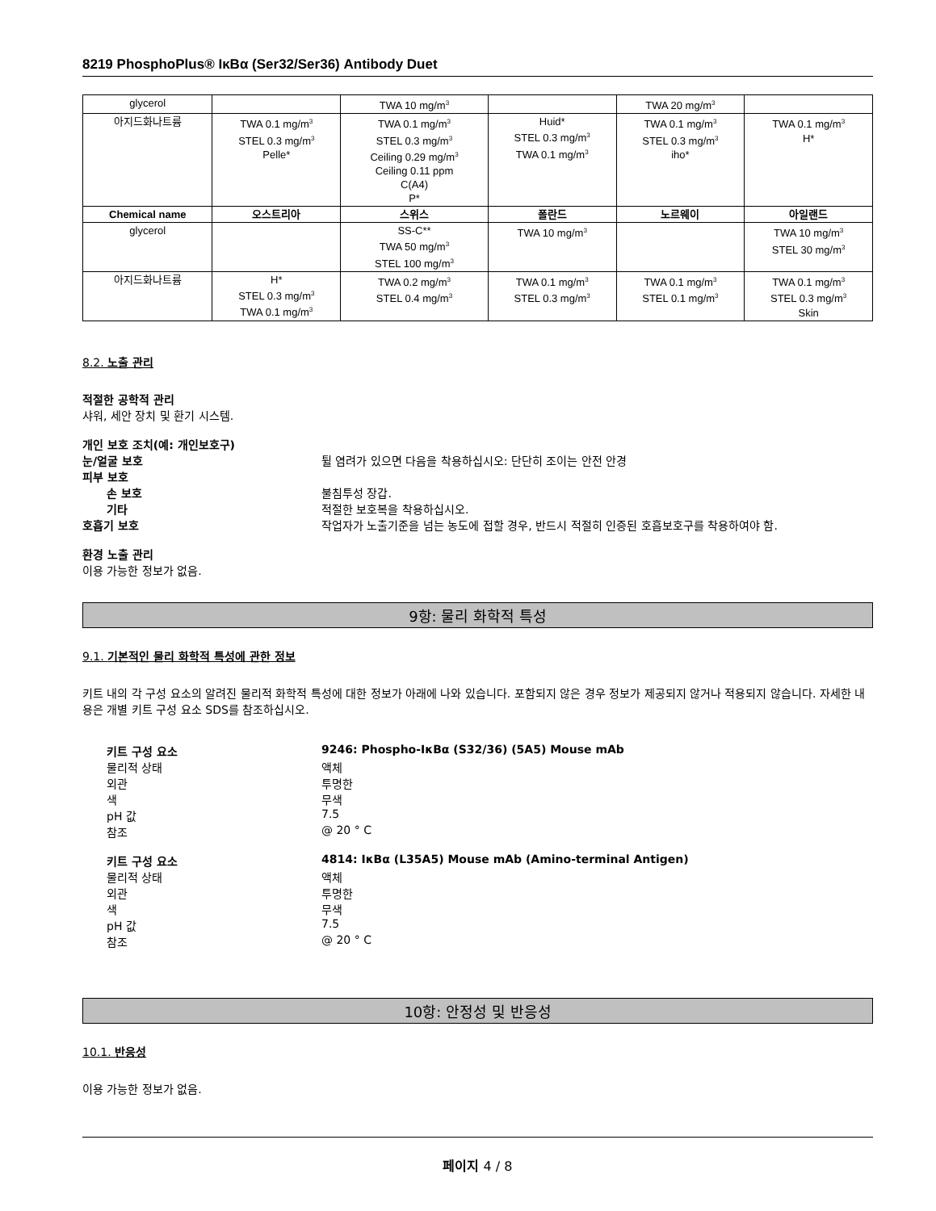8219 PhosphoPlus® IκBα (Ser32/Ser36) Antibody Duet
| glycerol | | TWA 10 mg/m<sup>3</sup> | | TWA 20 mg/m<sup>3</sup> | |
| 아지드화나트륨 | TWA 0.1 mg/m<sup>3</sup> STEL 0.3 mg/m<sup>3</sup> Pelle* | TWA 0.1 mg/m<sup>3</sup> STEL 0.3 mg/m<sup>3</sup> Ceiling 0.29 mg/m<sup>3</sup> Ceiling 0.11 ppm C(A4) P* | Huid* STEL 0.3 mg/m<sup>3</sup> TWA 0.1 mg/m<sup>3</sup> | TWA 0.1 mg/m<sup>3</sup> STEL 0.3 mg/m<sup>3</sup> iho* | TWA 0.1 mg/m<sup>3</sup> H* |
| Chemical name | 오스트리아 | 스위스 | 폴란드 | 노르웨이 | 아일랜드 |
| glycerol | | SS-C** TWA 50 mg/m<sup>3</sup> STEL 100 mg/m<sup>3</sup> | TWA 10 mg/m<sup>3</sup> | | TWA 10 mg/m<sup>3</sup> STEL 30 mg/m<sup>3</sup> |
| 아지드화나트륨 | H* STEL 0.3 mg/m<sup>3</sup> TWA 0.1 mg/m<sup>3</sup> | TWA 0.2 mg/m<sup>3</sup> STEL 0.4 mg/m<sup>3</sup> | TWA 0.1 mg/m<sup>3</sup> STEL 0.3 mg/m<sup>3</sup> | TWA 0.1 mg/m<sup>3</sup> STEL 0.1 mg/m<sup>3</sup> | TWA 0.1 mg/m<sup>3</sup> STEL 0.3 mg/m<sup>3</sup> Skin |
8.2. 노출 관리
적절한 공학적 관리
샤워, 세안 장치 및 환기 시스템.
개인 보호 조치(예: 개인보호구)
눈/얼굴 보호 튈 염려가 있으면 다음을 착용하십시오: 단단히 조이는 안전 안경
피부 보호
손 보호 불침투성 장갑.
기타 적절한 보호복을 착용하십시오.
호흡기 보호 작업자가 노출기준을 넘는 농도에 접할 경우, 반드시 적절히 인증된 호흡보호구를 착용하여야 함.
환경 노출 관리
이용 가능한 정보가 없음.
9항: 물리 화학적 특성
9.1. 기본적인 물리 화학적 특성에 관한 정보
키트 내의 각 구성 요소의 알려진 물리적 화학적 특성에 대한 정보가 아래에 나와 있습니다. 포함되지 않은 경우 정보가 제공되지 않거나 적용되지 않습니다. 자세한 내용은 개별 키트 구성 요소 SDS를 참조하십시오.
키트 구성 요소 9246: Phospho-IκBα (S32/36) (5A5) Mouse mAb
물리적 상태 액체
외관 투명한
색 무색
pH 값 7.5
참조 @ 20 ° C
키트 구성 요소 4814: IκBα (L35A5) Mouse mAb (Amino-terminal Antigen)
물리적 상태 액체
외관 투명한
색 무색
pH 값 7.5
참조 @ 20 ° C
10항: 안정성 및 반응성
10.1. 반응성
이용 가능한 정보가 없음.
페이지 4 / 8